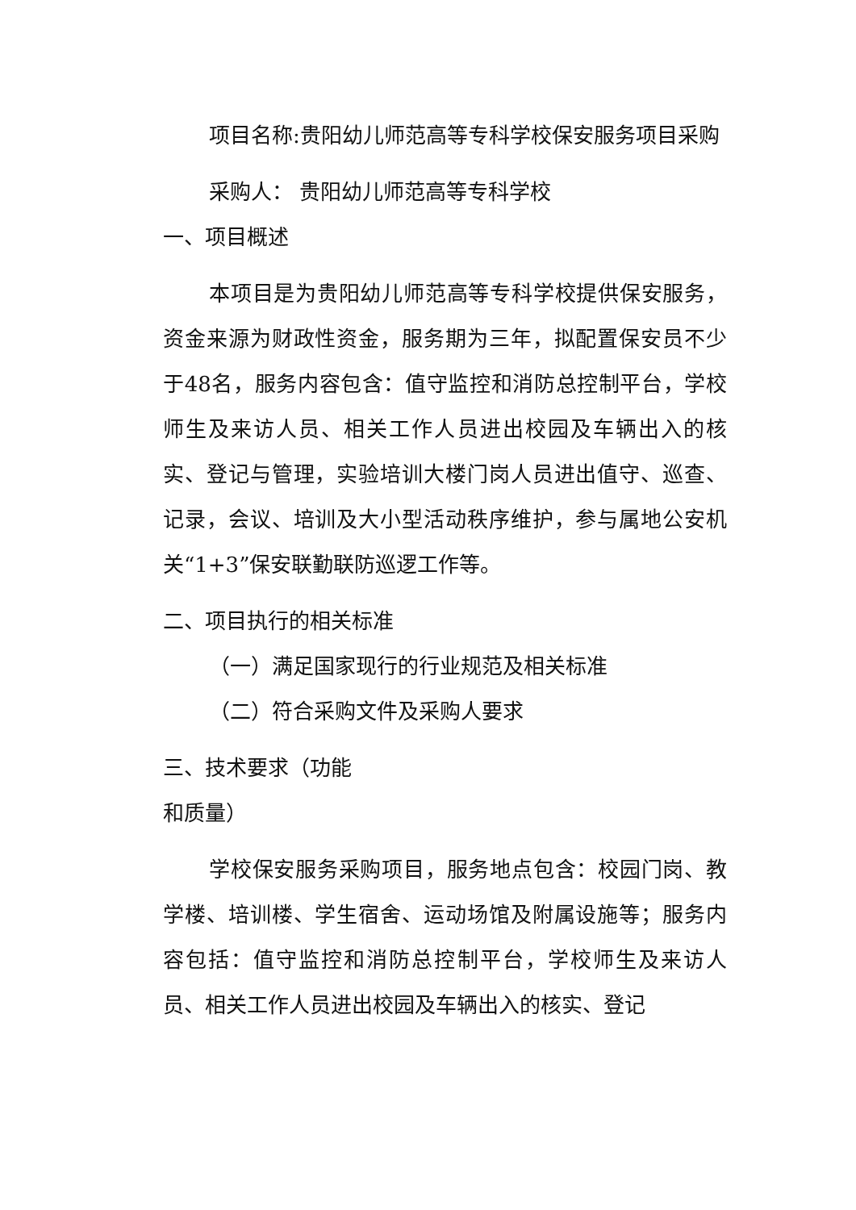项目名称:贵阳幼儿师范高等专科学校保安服务项目采购
采购人： 贵阳幼儿师范高等专科学校
一、项目概述
本项目是为贵阳幼儿师范高等专科学校提供保安服务，资金来源为财政性资金，服务期为三年，拟配置保安员不少于48名，服务内容包含：值守监控和消防总控制平台，学校师生及来访人员、相关工作人员进出校园及车辆出入的核实、登记与管理，实验培训大楼门岗人员进出值守、巡查、记录，会议、培训及大小型活动秩序维护，参与属地公安机关“1+3”保安联勤联防巡逻工作等。
二、项目执行的相关标准
（一）满足国家现行的行业规范及相关标准
（二）符合采购文件及采购人要求
三、技术要求（功能
和质量）
学校保安服务采购项目，服务地点包含：校园门岗、教学楼、培训楼、学生宿舍、运动场馆及附属设施等；服务内容包括：值守监控和消防总控制平台，学校师生及来访人员、相关工作人员进出校园及车辆出入的核实、登记